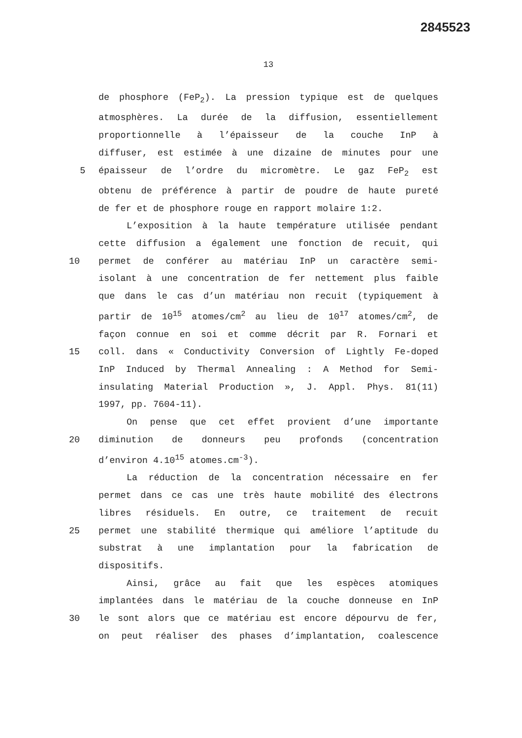2845523
13
de phosphore (FeP<sub>2</sub>). La pression typique est de quelques
atmosphères. La durée de la diffusion, essentiellement
proportionnelle à l’épaisseur de la couche InP à
diffuser, est estimée à une dizaine de minutes pour une
5 épaisseur de l’ordre du micromètre. Le gaz FeP<sub>2</sub> est
obtenu de préférence à partir de poudre de haute pureté
de fer et de phosphore rouge en rapport molaire 1:2.
L’exposition à la haute température utilisée pendant
cette diffusion a également une fonction de recuit, qui
10 permet de conférer au matériau InP un caractère semi-
isolant à une concentration de fer nettement plus faible
que dans le cas d’un matériau non recuit (typiquement à
partir de 10<sup>15</sup> atomes/cm<sup>2</sup> au lieu de 10<sup>17</sup> atomes/cm<sup>2</sup>, de
façon connue en soi et comme décrit par R. Fornari et
15 coll. dans « Conductivity Conversion of Lightly Fe-doped
InP Induced by Thermal Annealing : A Method for Semi-
insulating Material Production », J. Appl. Phys. 81(11)
1997, pp. 7604-11).
On pense que cet effet provient d’une importante
20 diminution de donneurs peu profonds (concentration
d’environ 4.10<sup>15</sup> atomes.cm<sup>-3</sup>).
La réduction de la concentration nécessaire en fer
permet dans ce cas une très haute mobilité des électrons
libres résiduels. En outre, ce traitement de recuit
25 permet une stabilité thermique qui améliore l’aptitude du
substrat à une implantation pour la fabrication de
dispositifs.
Ainsi, grâce au fait que les espèces atomiques
implantées dans le matériau de la couche donneuse en InP
30 le sont alors que ce matériau est encore dépourvu de fer,
on peut réaliser des phases d’implantation, coalescence